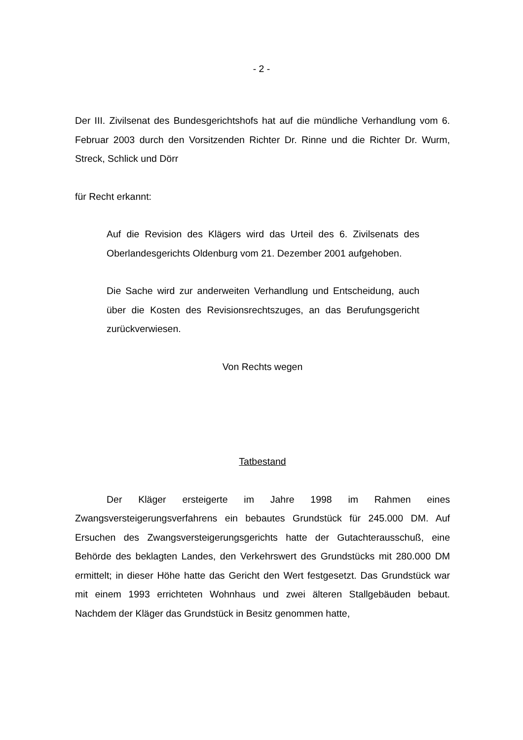- 2 -
Der III. Zivilsenat des Bundesgerichtshofs hat auf die mündliche Verhandlung vom 6. Februar 2003 durch den Vorsitzenden Richter Dr. Rinne und die Richter Dr. Wurm, Streck, Schlick und Dörr
für Recht erkannt:
Auf die Revision des Klägers wird das Urteil des 6. Zivilsenats des Oberlandesgerichts Oldenburg vom 21. Dezember 2001 aufgehoben.
Die Sache wird zur anderweiten Verhandlung und Entscheidung, auch über die Kosten des Revisionsrechtszuges, an das Berufungsgericht zurückverwiesen.
Von Rechts wegen
Tatbestand
Der Kläger ersteigerte im Jahre 1998 im Rahmen eines Zwangsversteigerungsverfahrens ein bebautes Grundstück für 245.000 DM. Auf Ersuchen des Zwangsversteigerungsgerichts hatte der Gutachterausschuß, eine Behörde des beklagten Landes, den Verkehrswert des Grundstücks mit 280.000 DM ermittelt; in dieser Höhe hatte das Gericht den Wert festgesetzt. Das Grundstück war mit einem 1993 errichteten Wohnhaus und zwei älteren Stallgebäuden bebaut. Nachdem der Kläger das Grundstück in Besitz genommen hatte,